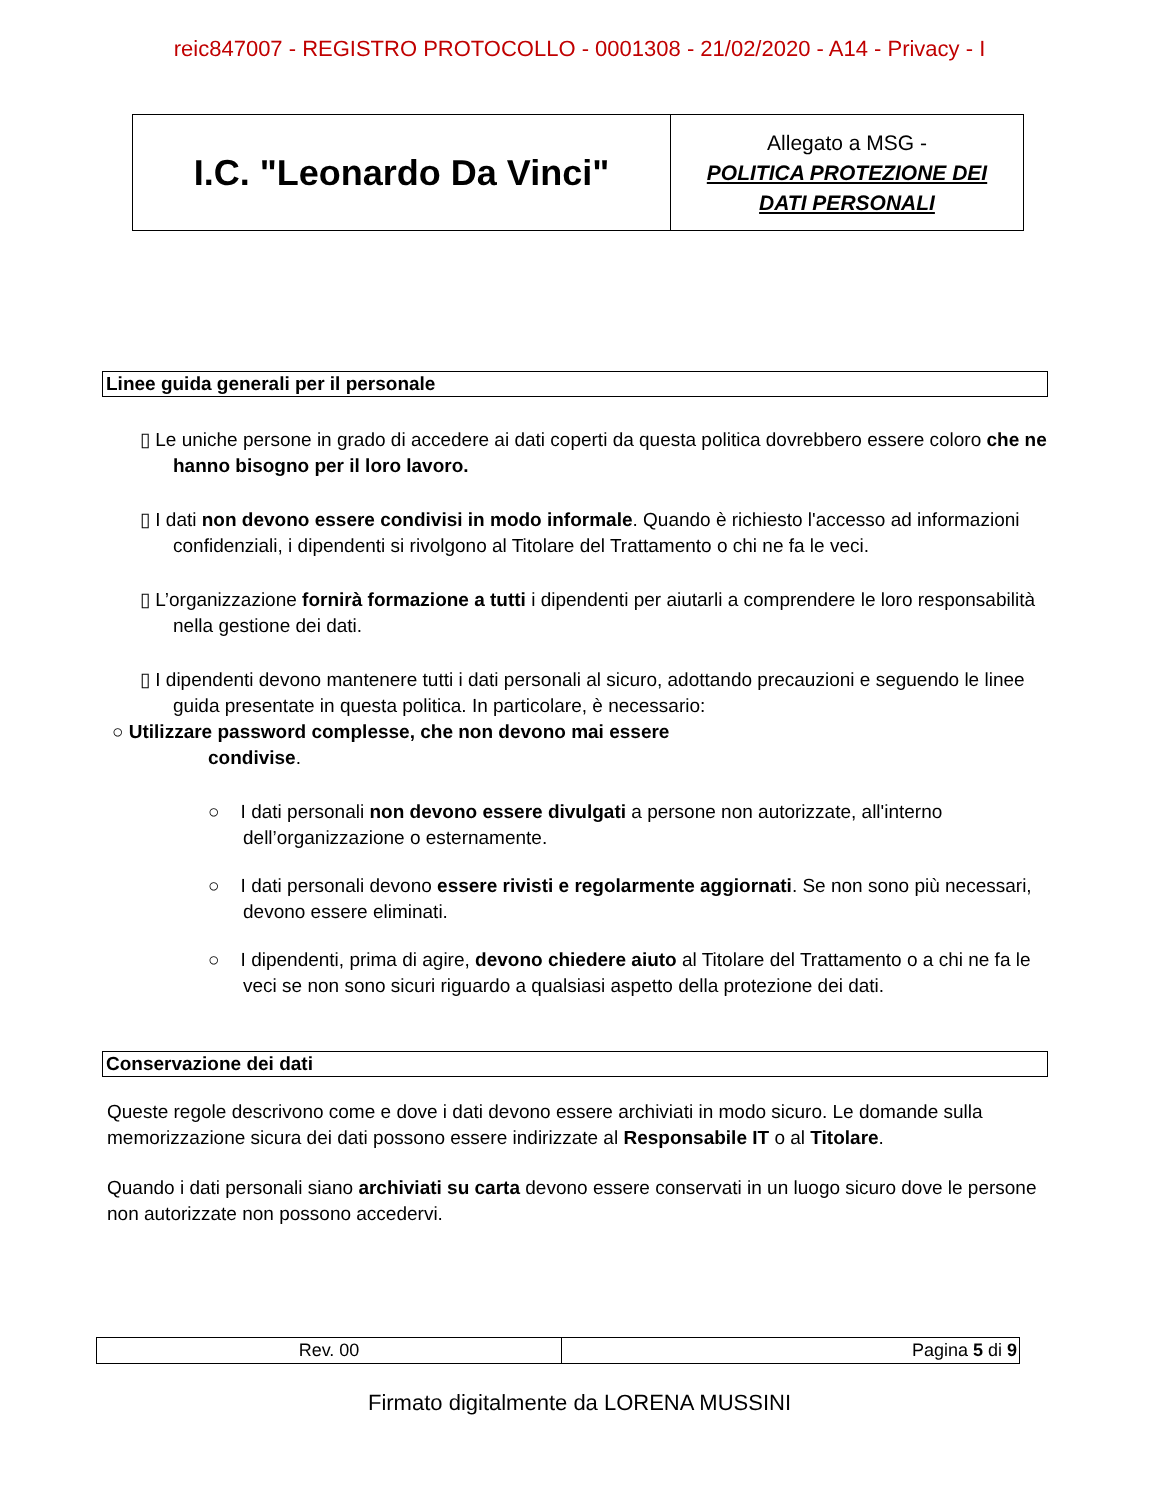reic847007 - REGISTRO PROTOCOLLO - 0001308 - 21/02/2020 - A14 - Privacy - I
| I.C. "Leonardo Da Vinci" | Allegato a MSG - POLITICA PROTEZIONE DEI DATI PERSONALI |
Linee guida generali per il personale
▯ Le uniche persone in grado di accedere ai dati coperti da questa politica dovrebbero essere coloro che ne hanno bisogno per il loro lavoro.
▯ I dati non devono essere condivisi in modo informale. Quando è richiesto l'accesso ad informazioni confidenziali, i dipendenti si rivolgono al Titolare del Trattamento o chi ne fa le veci.
▯ L’organizzazione fornirà formazione a tutti i dipendenti per aiutarli a comprendere le loro responsabilità nella gestione dei dati.
▯ I dipendenti devono mantenere tutti i dati personali al sicuro, adottando precauzioni e seguendo le linee guida presentate in questa politica. In particolare, è necessario:
○ Utilizzare password complesse, che non devono mai essere
condivise.
○ I dati personali non devono essere divulgati a persone non autorizzate, all'interno dell’organizzazione o esternamente.
○ I dati personali devono essere rivisti e regolarmente aggiornati. Se non sono più necessari, devono essere eliminati.
○ I dipendenti, prima di agire, devono chiedere aiuto al Titolare del Trattamento o a chi ne fa le veci se non sono sicuri riguardo a qualsiasi aspetto della protezione dei dati.
Conservazione dei dati
Queste regole descrivono come e dove i dati devono essere archiviati in modo sicuro. Le domande sulla memorizzazione sicura dei dati possono essere indirizzate al Responsabile IT o al Titolare.
Quando i dati personali siano archiviati su carta devono essere conservati in un luogo sicuro dove le persone non autorizzate non possono accedervi.
| Rev. 00 | Pagina 5 di 9 |
Firmato digitalmente da LORENA MUSSINI